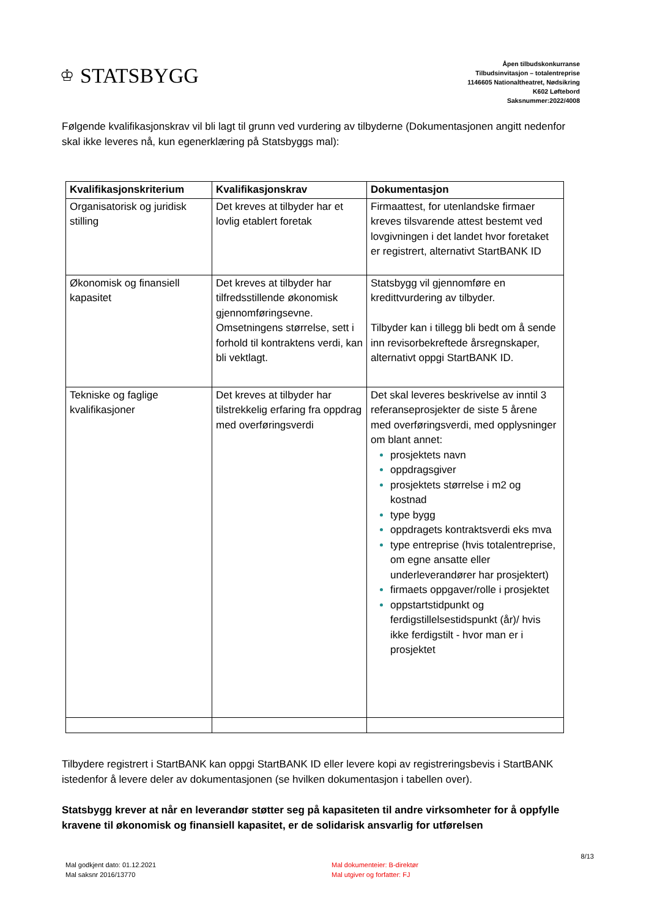♔ STATSBYGG
Åpen tilbudskonkurranse
Tilbudsinvitasjon – totalentreprise
1146605 Nationaltheatret, Nødsikring
K602 Løftebord
Saksnummer:2022/4008
Følgende kvalifikasjonskrav vil bli lagt til grunn ved vurdering av tilbyderne (Dokumentasjonen angitt nedenfor skal ikke leveres nå, kun egenerklæring på Statsbyggs mal):
| Kvalifikasjonskriterium | Kvalifikasjonskrav | Dokumentasjon |
| --- | --- | --- |
| Organisatorisk og juridisk stilling | Det kreves at tilbyder har et lovlig etablert foretak | Firmaattest, for utenlandske firmaer kreves tilsvarende attest bestemt ved lovgivningen i det landet hvor foretaket er registrert, alternativt StartBANK ID |
| Økonomisk og finansiell kapasitet | Det kreves at tilbyder har tilfredsstillende økonomisk gjennomføringsevne. Omsetningens størrelse, sett i forhold til kontraktens verdi, kan bli vektlagt. | Statsbygg vil gjennomføre en kredittvurdering av tilbyder. Tilbyder kan i tillegg bli bedt om å sende inn revisorbekreftede årsregnskaper, alternativt oppgi StartBANK ID. |
| Tekniske og faglige kvalifikasjoner | Det kreves at tilbyder har tilstrekkelig erfaring fra oppdrag med overføringsverdi | Det skal leveres beskrivelse av inntil 3 referanseprosjekter de siste 5 årene med overføringsverdi, med opplysninger om blant annet: prosjektets navn oppdragsgiver prosjektets størrelse i m2 og kostnad type bygg oppdragets kontraktsverdi eks mva type entreprise (hvis totalentreprise, om egne ansatte eller underleverandører har prosjektert) firmaets oppgaver/rolle i prosjektet oppstartstidpunkt og ferdigstillelsestidspunkt (år)/ hvis ikke ferdigstilt - hvor man er i prosjektet |
Tilbydere registrert i StartBANK kan oppgi StartBANK ID eller levere kopi av registreringsbevis i StartBANK istedenfor å levere deler av dokumentasjonen (se hvilken dokumentasjon i tabellen over).
Statsbygg krever at når en leverandør støtter seg på kapasiteten til andre virksomheter for å oppfylle kravene til økonomisk og finansiell kapasitet, er de solidarisk ansvarlig for utførelsen
Mal godkjent dato: 01.12.2021
Mal saksnr 2016/13770
Mal dokumenteier: B-direktør
Mal utgiver og forfatter: FJ
8/13